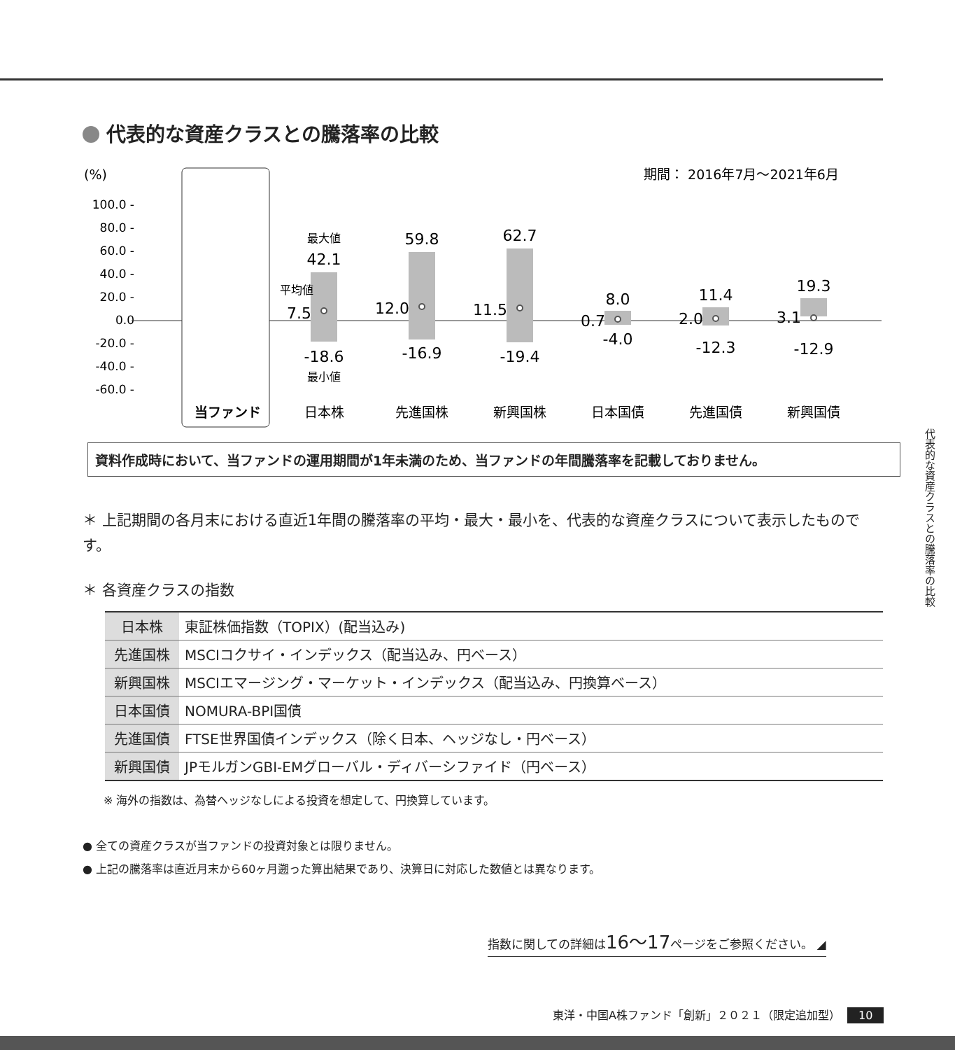代表的な資産クラスとの騰落率の比較
(%)
期間： 2016年7月〜2021年6月
100.0 -
80.0 -
60.0 -
40.0 -
20.0 -
0.0
-20.0 -
-40.0 -
-60.0 -
当ファンド
日本株
先進国株
新興国株
日本国債
先進国債
新興国債
最大値
42.1
-18.6
最小値
59.8
-16.9
62.7
-19.4
8.0
-4.0
11.4
-12.3
19.3
-12.9
平均値
7.5
12.0
11.5
0.7
2.0
3.1
資料作成時において、当ファンドの運用期間が1年未満のため、当ファンドの年間騰落率を記載しておりません。
＊ 上記期間の各月末における直近1年間の騰落率の平均・最大・最小を、代表的な資産クラスについて表示したものです。
＊ 各資産クラスの指数
| 日本株 | 東証株価指数（TOPIX）(配当込み) |
| 先進国株 | MSCIコクサイ・インデックス（配当込み、円ベース） |
| 新興国株 | MSCIエマージング・マーケット・インデックス（配当込み、円換算ベース） |
| 日本国債 | NOMURA-BPI国債 |
| 先進国債 | FTSE世界国債インデックス（除く日本、ヘッジなし・円ベース） |
| 新興国債 | JPモルガンGBI-EMグローバル・ディバーシファイド（円ベース） |
※ 海外の指数は、為替ヘッジなしによる投資を想定して、円換算しています。
● 全ての資産クラスが当ファンドの投資対象とは限りません。
● 上記の騰落率は直近月末から60ヶ月遡った算出結果であり、決算日に対応した数値とは異なります。
指数に関しての詳細は16〜17ページをご参照ください。 ◢
代表的な資産クラスとの騰落率の比較
東洋・中国A株ファンド「創新」２０２１（限定追加型） 10